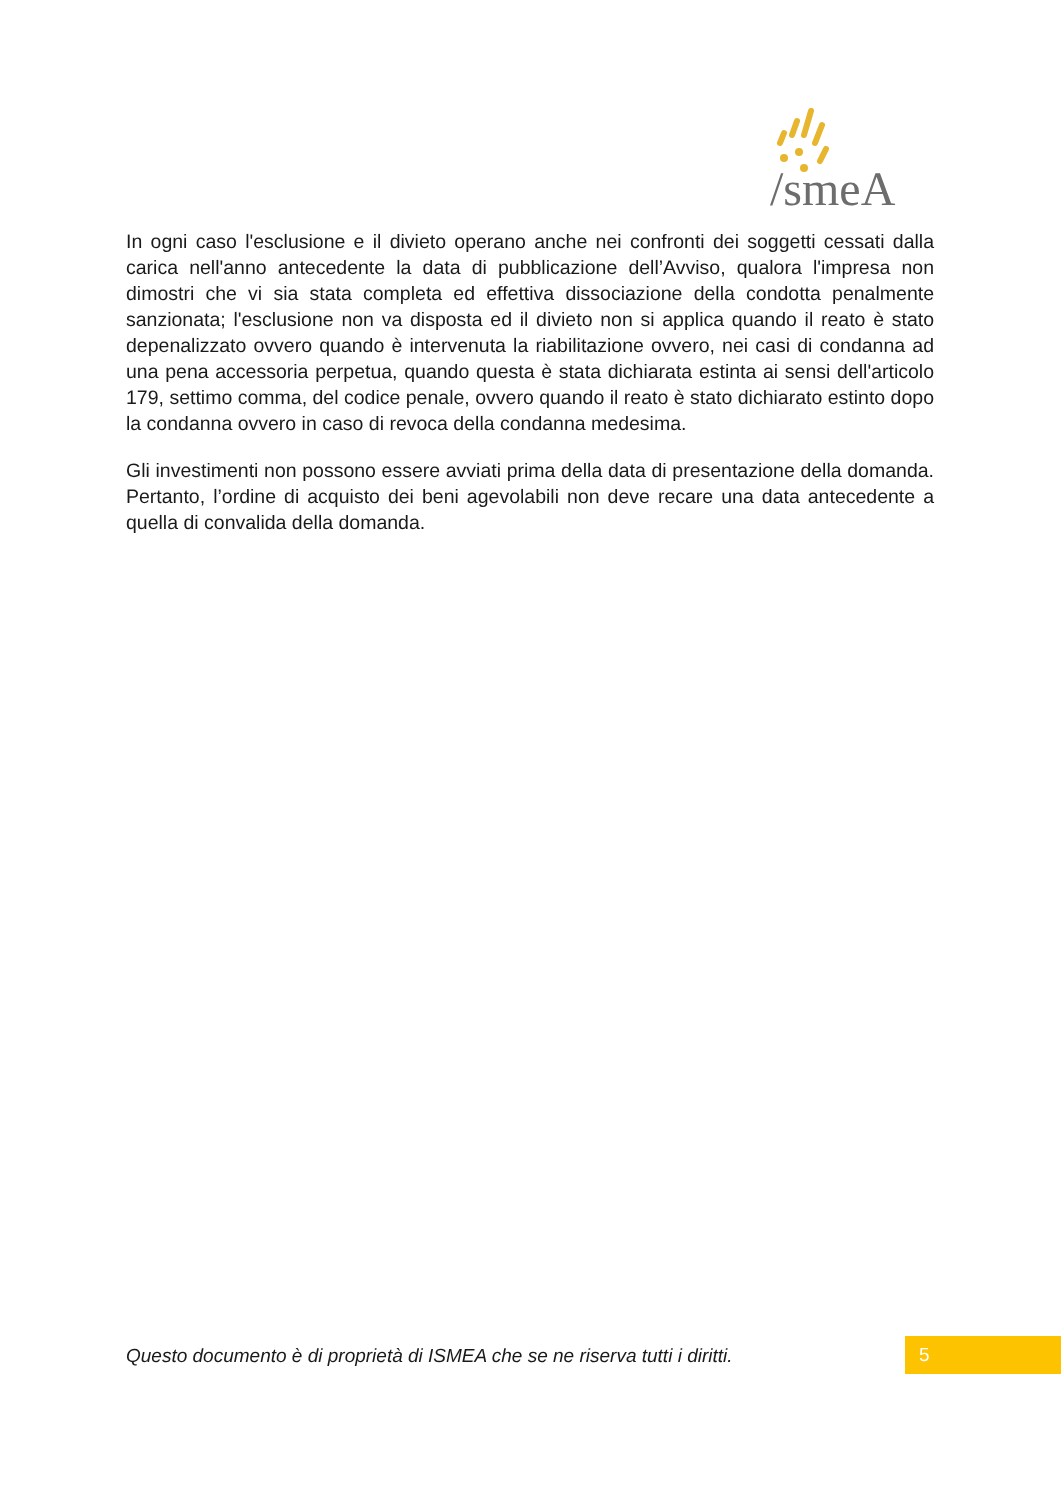/smeA
In ogni caso l'esclusione e il divieto operano anche nei confronti dei soggetti cessati dalla carica nell'anno antecedente la data di pubblicazione dell’Avviso, qualora l'impresa non dimostri che vi sia stata completa ed effettiva dissociazione della condotta penalmente sanzionata; l'esclusione non va disposta ed il divieto non si applica quando il reato è stato depenalizzato ovvero quando è intervenuta la riabilitazione ovvero, nei casi di condanna ad una pena accessoria perpetua, quando questa è stata dichiarata estinta ai sensi dell'articolo 179, settimo comma, del codice penale, ovvero quando il reato è stato dichiarato estinto dopo la condanna ovvero in caso di revoca della condanna medesima.
Gli investimenti non possono essere avviati prima della data di presentazione della domanda. Pertanto, l’ordine di acquisto dei beni agevolabili non deve recare una data antecedente a quella di convalida della domanda.
Questo documento è di proprietà di ISMEA che se ne riserva tutti i diritti.
5